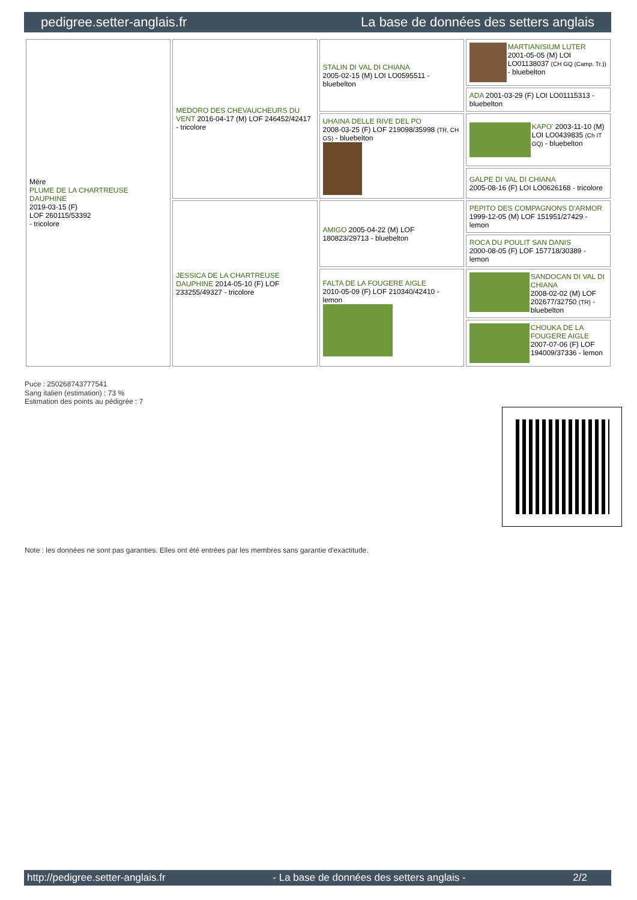pedigree.setter-anglais.fr La base de données des setters anglais
| Mère PLUME DE LA CHARTREUSE DAUPHINE 2019-03-15 (F) LOF 260115/53392 - tricolore | MEDORO DES CHEVAUCHEURS DU VENT 2016-04-17 (M) LOF 246452/42417 - tricolore | STALIN DI VAL DI CHIANA 2005-02-15 (M) LOI LO0595511 - bluebelton | MARTIANISIUM LUTER 2001-05-05 (M) LOI LO01138037 (CH GQ (Camp. Tr.)) - bluebelton |
| | | | ADA 2001-03-29 (F) LOI LO01115313 - bluebelton |
| | | UHAINA DELLE RIVE DEL PO 2008-03-25 (F) LOF 219098/35998 (TR, CH GS) - bluebelton | KAPO' 2003-11-10 (M) LOI LO0439835 (Ch IT GQ) - bluebelton |
| | | | GALPE DI VAL DI CHIANA 2005-08-16 (F) LOI LO0626168 - tricolore |
| | JESSICA DE LA CHARTREUSE DAUPHINE 2014-05-10 (F) LOF 233255/49327 - tricolore | AMIGO 2005-04-22 (M) LOF 180823/29713 - bluebelton | PEPITO DES COMPAGNONS D'ARMOR 1999-12-05 (M) LOF 151951/27429 - lemon |
| | | | ROCA DU POULIT SAN DANIS 2000-08-05 (F) LOF 157718/30389 - lemon |
| | | FALTA DE LA FOUGERE AIGLE 2010-05-09 (F) LOF 210340/42410 - lemon | SANDOCAN DI VAL DI CHIANA 2008-02-02 (M) LOF 202677/32750 (TR) - bluebelton |
| | | | CHOUKA DE LA FOUGERE AIGLE 2007-07-06 (F) LOF 194009/37336 - lemon |
Puce : 250268743777541
Sang italien (estimation) : 73 %
Estimation des points au pédigrée : 7
Note : les données ne sont pas garanties. Elles ont été entrées par les membres sans garantie d'exactitude.
http://pedigree.setter-anglais.fr - La base de données des setters anglais - 2/2